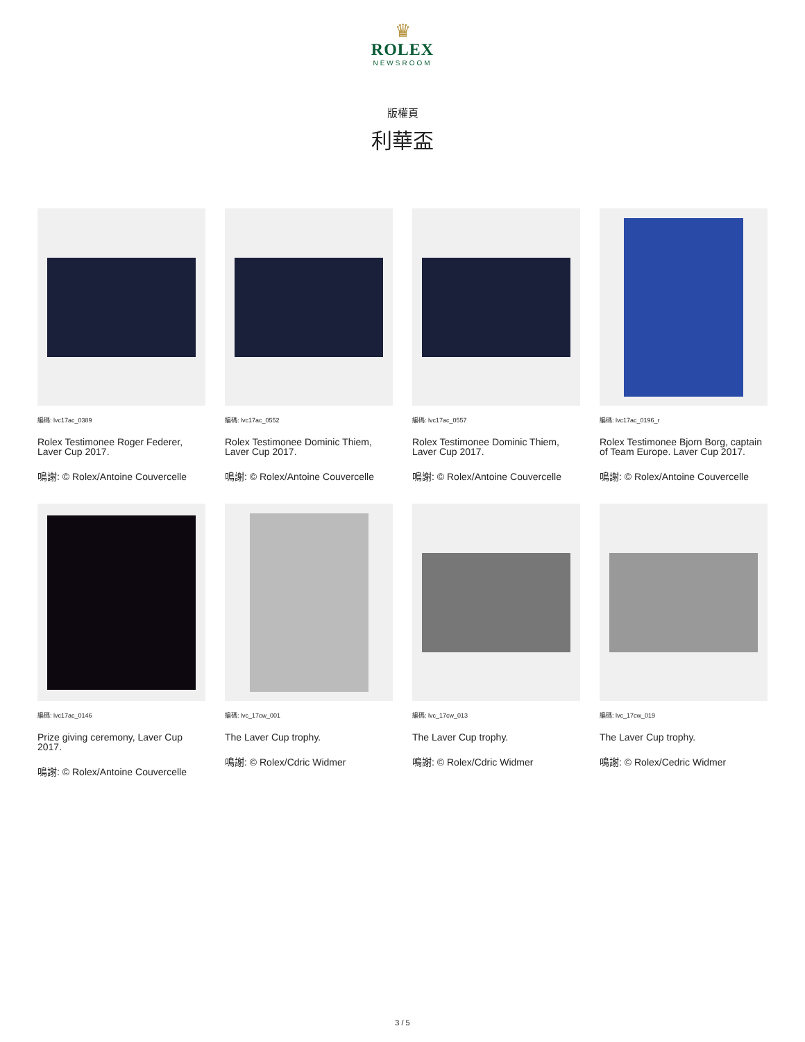♛
ROLEX
NEWSROOM
版權頁
利華盃
編碼: lvc17ac_0389
Rolex Testimonee Roger Federer, Laver Cup 2017.
鳴謝: © Rolex/Antoine Couvercelle
編碼: lvc17ac_0552
Rolex Testimonee Dominic Thiem, Laver Cup 2017.
鳴謝: © Rolex/Antoine Couvercelle
編碼: lvc17ac_0557
Rolex Testimonee Dominic Thiem, Laver Cup 2017.
鳴謝: © Rolex/Antoine Couvercelle
編碼: lvc17ac_0196_r
Rolex Testimonee Bjorn Borg, captain of Team Europe. Laver Cup 2017.
鳴謝: © Rolex/Antoine Couvercelle
編碼: lvc17ac_0146
Prize giving ceremony, Laver Cup 2017.
鳴謝: © Rolex/Antoine Couvercelle
編碼: lvc_17cw_001
The Laver Cup trophy.
鳴謝: © Rolex/Cdric Widmer
編碼: lvc_17cw_013
The Laver Cup trophy.
鳴謝: © Rolex/Cdric Widmer
編碼: lvc_17cw_019
The Laver Cup trophy.
鳴謝: © Rolex/Cedric Widmer
3 / 5